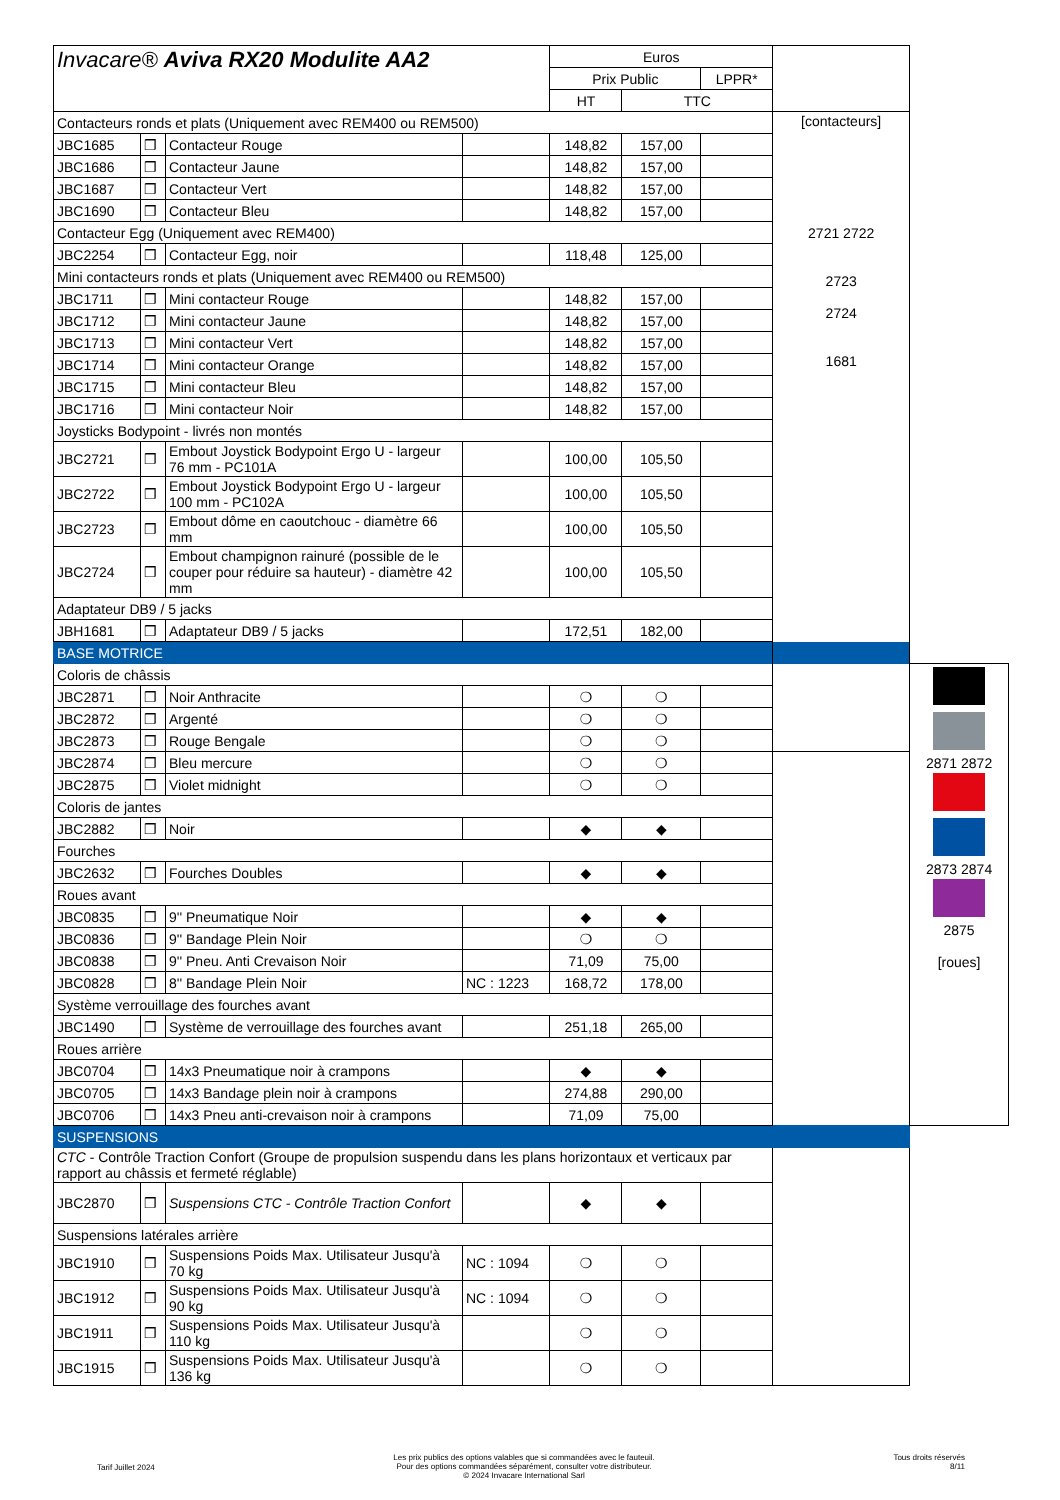| Invacare® Aviva RX20 Modulite AA2 | | | | Euros | | | | |
| --- | --- | --- | --- | --- | --- | --- | --- | --- |
| | | | | Prix Public | | LPPR* | | |
| | | | | HT | TTC | | | |
| Contacteurs ronds et plats (Uniquement avec REM400 ou REM500) | | | | | | | [contacteurs] 2721 2722 2723 2724 1681 | |
| JBC1685 | ❒ | Contacteur Rouge | | 148,82 | 157,00 | | | |
| JBC1686 | ❒ | Contacteur Jaune | | 148,82 | 157,00 | | | |
| JBC1687 | ❒ | Contacteur Vert | | 148,82 | 157,00 | | | |
| JBC1690 | ❒ | Contacteur Bleu | | 148,82 | 157,00 | | | |
| Contacteur Egg (Uniquement avec REM400) | | | | | | | | |
| JBC2254 | ❒ | Contacteur Egg, noir | | 118,48 | 125,00 | | | |
| Mini contacteurs ronds et plats (Uniquement avec REM400 ou REM500) | | | | | | | | |
| JBC1711 | ❒ | Mini contacteur Rouge | | 148,82 | 157,00 | | | |
| JBC1712 | ❒ | Mini contacteur Jaune | | 148,82 | 157,00 | | | |
| JBC1713 | ❒ | Mini contacteur Vert | | 148,82 | 157,00 | | | |
| JBC1714 | ❒ | Mini contacteur Orange | | 148,82 | 157,00 | | | |
| JBC1715 | ❒ | Mini contacteur Bleu | | 148,82 | 157,00 | | | |
| JBC1716 | ❒ | Mini contacteur Noir | | 148,82 | 157,00 | | | |
| Joysticks Bodypoint - livrés non montés | | | | | | | | |
| JBC2721 | ❒ | Embout Joystick Bodypoint Ergo U - largeur 76 mm - PC101A | | 100,00 | 105,50 | | | |
| JBC2722 | ❒ | Embout Joystick Bodypoint Ergo U - largeur 100 mm - PC102A | | 100,00 | 105,50 | | | |
| JBC2723 | ❒ | Embout dôme en caoutchouc - diamètre 66 mm | | 100,00 | 105,50 | | | |
| JBC2724 | ❒ | Embout champignon rainuré (possible de le couper pour réduire sa hauteur) - diamètre 42 mm | | 100,00 | 105,50 | | | |
| Adaptateur DB9 / 5 jacks | | | | | | | | |
| JBH1681 | ❒ | Adaptateur DB9 / 5 jacks | | 172,51 | 182,00 | | | |
| BASE MOTRICE | | | | | | | | |
| Coloris de châssis | | | | | | | | 2871 2872 2873 2874 2875 [roues] |
| JBC2871 | ❒ | Noir Anthracite | | ❍ | ❍ | | | |
| JBC2872 | ❒ | Argenté | | ❍ | ❍ | | | |
| JBC2873 | ❒ | Rouge Bengale | | ❍ | ❍ | | | |
| JBC2874 | ❒ | Bleu mercure | | ❍ | ❍ | | | |
| JBC2875 | ❒ | Violet midnight | | ❍ | ❍ | | | |
| Coloris de jantes | | | | | | | | |
| JBC2882 | ❒ | Noir | | ◆ | ◆ | | | |
| Fourches | | | | | | | | |
| JBC2632 | ❒ | Fourches Doubles | | ◆ | ◆ | | | |
| Roues avant | | | | | | | | |
| JBC0835 | ❒ | 9'' Pneumatique Noir | | ◆ | ◆ | | | |
| JBC0836 | ❒ | 9'' Bandage Plein Noir | | ❍ | ❍ | | | |
| JBC0838 | ❒ | 9'' Pneu. Anti Crevaison Noir | | 71,09 | 75,00 | | | |
| JBC0828 | ❒ | 8'' Bandage Plein Noir | NC : 1223 | 168,72 | 178,00 | | | |
| Système verrouillage des fourches avant | | | | | | | | |
| JBC1490 | ❒ | Système de verrouillage des fourches avant | | 251,18 | 265,00 | | | |
| Roues arrière | | | | | | | | |
| JBC0704 | ❒ | 14x3 Pneumatique noir à crampons | | ◆ | ◆ | | | |
| JBC0705 | ❒ | 14x3 Bandage plein noir à crampons | | 274,88 | 290,00 | | | |
| JBC0706 | ❒ | 14x3 Pneu anti-crevaison noir à crampons | | 71,09 | 75,00 | | | |
| SUSPENSIONS | | | | | | | | |
| CTC - Contrôle Traction Confort (Groupe de propulsion suspendu dans les plans horizontaux et verticaux par rapport au châssis et fermeté réglable) | | | | | | | | |
| JBC2870 | ❒ | Suspensions CTC - Contrôle Traction Confort | | ◆ | ◆ | | | |
| Suspensions latérales arrière | | | | | | | | |
| JBC1910 | ❒ | Suspensions Poids Max. Utilisateur Jusqu'à 70 kg | NC : 1094 | ❍ | ❍ | | | |
| JBC1912 | ❒ | Suspensions Poids Max. Utilisateur Jusqu'à 90 kg | NC : 1094 | ❍ | ❍ | | | |
| JBC1911 | ❒ | Suspensions Poids Max. Utilisateur Jusqu'à 110 kg | | ❍ | ❍ | | | |
| JBC1915 | ❒ | Suspensions Poids Max. Utilisateur Jusqu'à 136 kg | | ❍ | ❍ | | | |
Tarif Juillet 2024
Les prix publics des options valables que si commandées avec le fauteuil.
Pour des options commandées séparément, consulter votre distributeur.
© 2024 Invacare International Sarl
Tous droits réservés
8/11